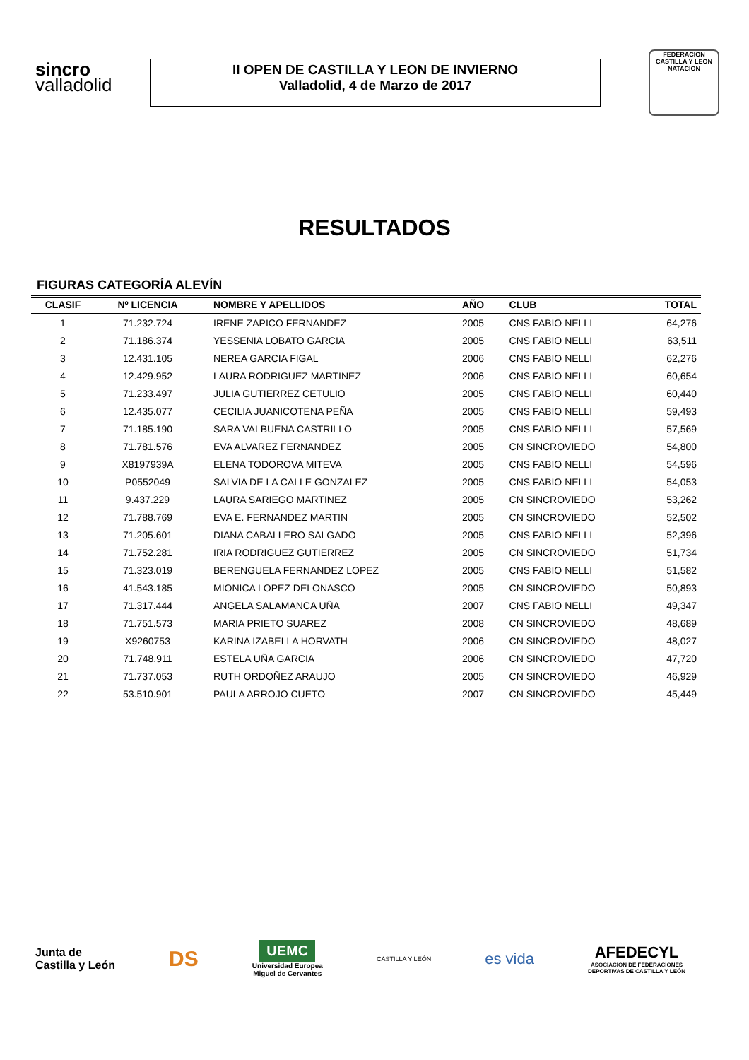sincro
valladolid
II OPEN DE CASTILLA Y LEON DE INVIERNO
Valladolid, 4 de Marzo de 2017
FEDERACION CASTILLA Y LEON NATACION
RESULTADOS
FIGURAS CATEGORÍA ALEVÍN
| CLASIF | Nº LICENCIA | NOMBRE Y APELLIDOS | AÑO | CLUB | TOTAL |
| --- | --- | --- | --- | --- | --- |
| 1 | 71.232.724 | IRENE ZAPICO FERNANDEZ | 2005 | CNS FABIO NELLI | 64,276 |
| 2 | 71.186.374 | YESSENIA LOBATO GARCIA | 2005 | CNS FABIO NELLI | 63,511 |
| 3 | 12.431.105 | NEREA GARCIA FIGAL | 2006 | CNS FABIO NELLI | 62,276 |
| 4 | 12.429.952 | LAURA RODRIGUEZ MARTINEZ | 2006 | CNS FABIO NELLI | 60,654 |
| 5 | 71.233.497 | JULIA GUTIERREZ CETULIO | 2005 | CNS FABIO NELLI | 60,440 |
| 6 | 12.435.077 | CECILIA JUANICOTENA PEÑA | 2005 | CNS FABIO NELLI | 59,493 |
| 7 | 71.185.190 | SARA VALBUENA CASTRILLO | 2005 | CNS FABIO NELLI | 57,569 |
| 8 | 71.781.576 | EVA ALVAREZ FERNANDEZ | 2005 | CN SINCROVIEDO | 54,800 |
| 9 | X8197939A | ELENA TODOROVA MITEVA | 2005 | CNS FABIO NELLI | 54,596 |
| 10 | P0552049 | SALVIA DE LA CALLE GONZALEZ | 2005 | CNS FABIO NELLI | 54,053 |
| 11 | 9.437.229 | LAURA SARIEGO MARTINEZ | 2005 | CN SINCROVIEDO | 53,262 |
| 12 | 71.788.769 | EVA E. FERNANDEZ MARTIN | 2005 | CN SINCROVIEDO | 52,502 |
| 13 | 71.205.601 | DIANA CABALLERO SALGADO | 2005 | CNS FABIO NELLI | 52,396 |
| 14 | 71.752.281 | IRIA RODRIGUEZ GUTIERREZ | 2005 | CN SINCROVIEDO | 51,734 |
| 15 | 71.323.019 | BERENGUELA FERNANDEZ LOPEZ | 2005 | CNS FABIO NELLI | 51,582 |
| 16 | 41.543.185 | MIONICA LOPEZ DELONASCO | 2005 | CN SINCROVIEDO | 50,893 |
| 17 | 71.317.444 | ANGELA SALAMANCA UÑA | 2007 | CNS FABIO NELLI | 49,347 |
| 18 | 71.751.573 | MARIA PRIETO SUAREZ | 2008 | CN SINCROVIEDO | 48,689 |
| 19 | X9260753 | KARINA IZABELLA HORVATH | 2006 | CN SINCROVIEDO | 48,027 |
| 20 | 71.748.911 | ESTELA UÑA GARCIA | 2006 | CN SINCROVIEDO | 47,720 |
| 21 | 71.737.053 | RUTH ORDOÑEZ ARAUJO | 2005 | CN SINCROVIEDO | 46,929 |
| 22 | 53.510.901 | PAULA ARROJO CUETO | 2007 | CN SINCROVIEDO | 45,449 |
Junta de
Castilla y León
DS
UEMC
Universidad Europea
Miguel de Cervantes
CASTILLA Y LEÓN
es vida
AFEDECYL
ASOCIACIÓN DE FEDERACIONES
DEPORTIVAS DE CASTILLA Y LEÓN